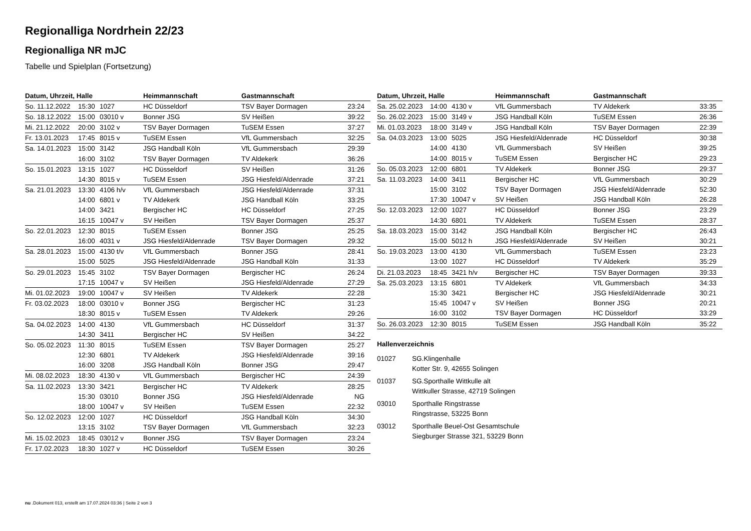Regionalliga Nordrhein 22/23
Regionalliga NR mJC
Tabelle und Spielplan (Fortsetzung)
| Datum, Uhrzeit, Halle | | | Heimmannschaft | Gastmannschaft | |
| --- | --- | --- | --- | --- | --- |
| So. 11.12.2022 | 15:30 | 1027 | HC Düsseldorf | TSV Bayer Dormagen | 23:24 |
| So. 18.12.2022 | 15:00 | 03010 v | Bonner JSG | SV Heißen | 39:22 |
| Mi. 21.12.2022 | 20:00 | 3102 v | TSV Bayer Dormagen | TuSEM Essen | 37:27 |
| Fr. 13.01.2023 | 17:45 | 8015 v | TuSEM Essen | VfL Gummersbach | 32:25 |
| Sa. 14.01.2023 | 15:00 | 3142 | JSG Handball Köln | VfL Gummersbach | 29:39 |
| | 16:00 | 3102 | TSV Bayer Dormagen | TV Aldekerk | 36:26 |
| So. 15.01.2023 | 13:15 | 1027 | HC Düsseldorf | SV Heißen | 31:26 |
| | 14:30 | 8015 v | TuSEM Essen | JSG Hiesfeld/Aldenrade | 37:21 |
| Sa. 21.01.2023 | 13:30 | 4106 h/v | VfL Gummersbach | JSG Hiesfeld/Aldenrade | 37:31 |
| | 14:00 | 6801 v | TV Aldekerk | JSG Handball Köln | 33:25 |
| | 14:00 | 3421 | Bergischer HC | HC Düsseldorf | 27:25 |
| | 16:15 | 10047 v | SV Heißen | TSV Bayer Dormagen | 25:37 |
| So. 22.01.2023 | 12:30 | 8015 | TuSEM Essen | Bonner JSG | 25:25 |
| | 16:00 | 4031 v | JSG Hiesfeld/Aldenrade | TSV Bayer Dormagen | 29:32 |
| Sa. 28.01.2023 | 15:00 | 4130 t/v | VfL Gummersbach | Bonner JSG | 28:41 |
| | 15:00 | 5025 | JSG Hiesfeld/Aldenrade | JSG Handball Köln | 31:33 |
| So. 29.01.2023 | 15:45 | 3102 | TSV Bayer Dormagen | Bergischer HC | 26:24 |
| | 17:15 | 10047 v | SV Heißen | JSG Hiesfeld/Aldenrade | 27:29 |
| Mi. 01.02.2023 | 19:00 | 10047 v | SV Heißen | TV Aldekerk | 22:28 |
| Fr. 03.02.2023 | 18:00 | 03010 v | Bonner JSG | Bergischer HC | 31:23 |
| | 18:30 | 8015 v | TuSEM Essen | TV Aldekerk | 29:26 |
| Sa. 04.02.2023 | 14:00 | 4130 | VfL Gummersbach | HC Düsseldorf | 31:37 |
| | 14:30 | 3411 | Bergischer HC | SV Heißen | 34:22 |
| So. 05.02.2023 | 11:30 | 8015 | TuSEM Essen | TSV Bayer Dormagen | 25:27 |
| | 12:30 | 6801 | TV Aldekerk | JSG Hiesfeld/Aldenrade | 39:16 |
| | 16:00 | 3208 | JSG Handball Köln | Bonner JSG | 29:47 |
| Mi. 08.02.2023 | 18:30 | 4130 v | VfL Gummersbach | Bergischer HC | 24:39 |
| Sa. 11.02.2023 | 13:30 | 3421 | Bergischer HC | TV Aldekerk | 28:25 |
| | 15:30 | 03010 | Bonner JSG | JSG Hiesfeld/Aldenrade | NG |
| | 18:00 | 10047 v | SV Heißen | TuSEM Essen | 22:32 |
| So. 12.02.2023 | 12:00 | 1027 | HC Düsseldorf | JSG Handball Köln | 34:30 |
| | 13:15 | 3102 | TSV Bayer Dormagen | VfL Gummersbach | 32:23 |
| Mi. 15.02.2023 | 18:45 | 03012 v | Bonner JSG | TSV Bayer Dormagen | 23:24 |
| Fr. 17.02.2023 | 18:30 | 1027 v | HC Düsseldorf | TuSEM Essen | 30:26 |
| Datum, Uhrzeit, Halle | | | Heimmannschaft | Gastmannschaft | |
| --- | --- | --- | --- | --- | --- |
| Sa. 25.02.2023 | 14:00 | 4130 v | VfL Gummersbach | TV Aldekerk | 33:35 |
| So. 26.02.2023 | 15:00 | 3149 v | JSG Handball Köln | TuSEM Essen | 26:36 |
| Mi. 01.03.2023 | 18:00 | 3149 v | JSG Handball Köln | TSV Bayer Dormagen | 22:39 |
| Sa. 04.03.2023 | 13:00 | 5025 | JSG Hiesfeld/Aldenrade | HC Düsseldorf | 30:38 |
| | 14:00 | 4130 | VfL Gummersbach | SV Heißen | 39:25 |
| | 14:00 | 8015 v | TuSEM Essen | Bergischer HC | 29:23 |
| So. 05.03.2023 | 12:00 | 6801 | TV Aldekerk | Bonner JSG | 29:37 |
| Sa. 11.03.2023 | 14:00 | 3411 | Bergischer HC | VfL Gummersbach | 30:29 |
| | 15:00 | 3102 | TSV Bayer Dormagen | JSG Hiesfeld/Aldenrade | 52:30 |
| | 17:30 | 10047 v | SV Heißen | JSG Handball Köln | 26:28 |
| So. 12.03.2023 | 12:00 | 1027 | HC Düsseldorf | Bonner JSG | 23:29 |
| | 14:30 | 6801 | TV Aldekerk | TuSEM Essen | 28:37 |
| Sa. 18.03.2023 | 15:00 | 3142 | JSG Handball Köln | Bergischer HC | 26:43 |
| | 15:00 | 5012 h | JSG Hiesfeld/Aldenrade | SV Heißen | 30:21 |
| So. 19.03.2023 | 13:00 | 4130 | VfL Gummersbach | TuSEM Essen | 23:23 |
| | 13:00 | 1027 | HC Düsseldorf | TV Aldekerk | 35:29 |
| Di. 21.03.2023 | 18:45 | 3421 h/v | Bergischer HC | TSV Bayer Dormagen | 39:33 |
| Sa. 25.03.2023 | 13:15 | 6801 | TV Aldekerk | VfL Gummersbach | 34:33 |
| | 15:30 | 3421 | Bergischer HC | JSG Hiesfeld/Aldenrade | 30:21 |
| | 15:45 | 10047 v | SV Heißen | Bonner JSG | 20:21 |
| | 16:00 | 3102 | TSV Bayer Dormagen | HC Düsseldorf | 33:29 |
| So. 26.03.2023 | 12:30 | 8015 | TuSEM Essen | JSG Handball Köln | 35:22 |
Hallenverzeichnis
01027 SG.Klingenhalle
Kotter Str. 9, 42655 Solingen
01037 SG.Sporthalle Wittkulle alt
Wittkuller Strasse, 42719 Solingen
03010 Sporthalle Ringstrasse
Ringstrasse, 53225 Bonn
03012 Sporthalle Beuel-Ost Gesamtschule
Siegburger Strasse 321, 53229 Bonn
nu .Dokument 013, erstellt am 17.07.2024 03:36 | Seite 2 von 3